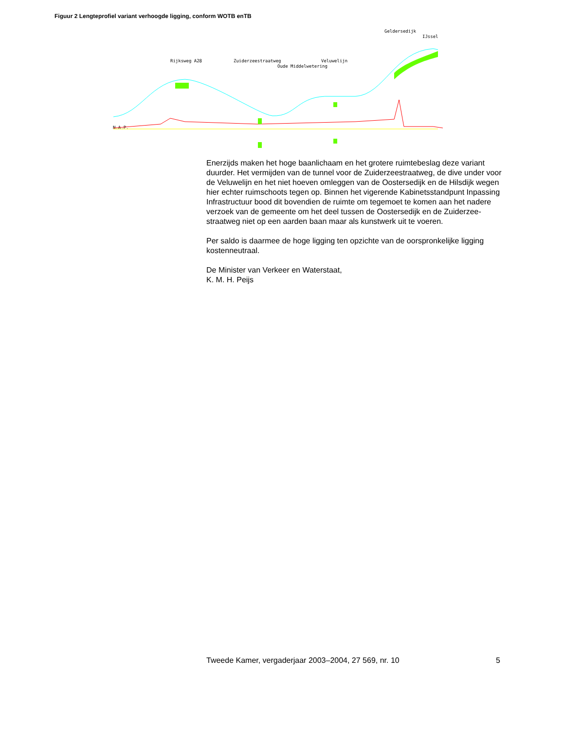Figuur 2 Lengteprofiel variant verhoogde ligging, conform WOTB enTB
Geldersedijk
IJssel
Rijksweg A28
Zuiderzeestraatweg
Veluwelijn
Oude Middelwetering
N.A.P.
Enerzijds maken het hoge baanlichaam en het grotere ruimtebeslag deze variant duurder. Het vermijden van de tunnel voor de Zuiderzeestraatweg, de dive under voor de Veluwelijn en het niet hoeven omleggen van de Oostersedijk en de Hilsdijk wegen hier echter ruimschoots tegen op. Binnen het vigerende Kabinetsstandpunt Inpassing Infrastructuur bood dit bovendien de ruimte om tegemoet te komen aan het nadere verzoek van de gemeente om het deel tussen de Oostersedijk en de Zuiderzee-straatweg niet op een aarden baan maar als kunstwerk uit te voeren.
Per saldo is daarmee de hoge ligging ten opzichte van de oorspronkelijke ligging kostenneutraal.
De Minister van Verkeer en Waterstaat,
K. M. H. Peijs
Tweede Kamer, vergaderjaar 2003–2004, 27 569, nr. 10 5